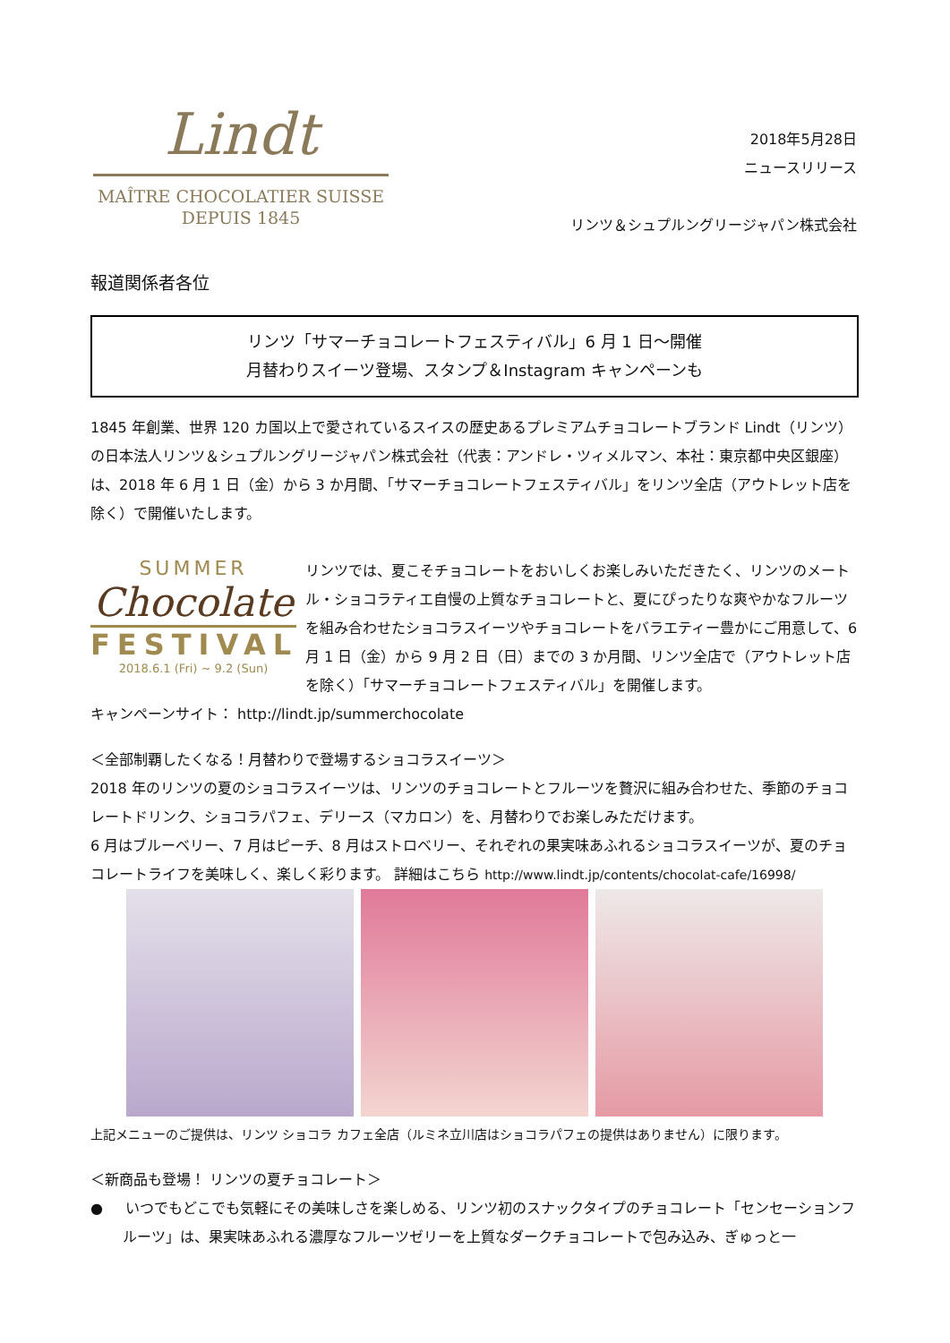Lindt
MAÎTRE CHOCOLATIER SUISSE
DEPUIS 1845
2018年5月28日
ニュースリリース
リンツ＆シュプルングリージャパン株式会社
報道関係者各位
リンツ「サマーチョコレートフェスティバル」6 月 1 日～開催
月替わりスイーツ登場、スタンプ＆Instagram キャンペーンも
1845 年創業、世界 120 カ国以上で愛されているスイスの歴史あるプレミアムチョコレートブランド Lindt（リンツ）の日本法人リンツ＆シュプルングリージャパン株式会社（代表：アンドレ・ツィメルマン、本社：東京都中央区銀座）は、2018 年 6 月 1 日（金）から 3 か月間、「サマーチョコレートフェスティバル」をリンツ全店（アウトレット店を除く）で開催いたします。
SUMMER
Chocolate
FESTIVAL
2018.6.1 (Fri) ~ 9.2 (Sun)
リンツでは、夏こそチョコレートをおいしくお楽しみいただきたく、リンツのメートル・ショコラティエ自慢の上質なチョコレートと、夏にぴったりな爽やかなフルーツを組み合わせたショコラスイーツやチョコレートをバラエティー豊かにご用意して、6 月 1 日（金）から 9 月 2 日（日）までの 3 か月間、リンツ全店で（アウトレット店を除く）「サマーチョコレートフェスティバル」を開催します。
キャンペーンサイト： http://lindt.jp/summerchocolate
＜全部制覇したくなる！月替わりで登場するショコラスイーツ＞
2018 年のリンツの夏のショコラスイーツは、リンツのチョコレートとフルーツを贅沢に組み合わせた、季節のチョコレートドリンク、ショコラパフェ、デリース（マカロン）を、月替わりでお楽しみただけます。
6 月はブルーベリー、7 月はピーチ、8 月はストロベリー、それぞれの果実味あふれるショコラスイーツが、夏のチョコレートライフを美味しく、楽しく彩ります。 詳細はこちら http://www.lindt.jp/contents/chocolat-cafe/16998/
上記メニューのご提供は、リンツ ショコラ カフェ全店（ルミネ立川店はショコラパフェの提供はありません）に限ります。
＜新商品も登場！ リンツの夏チョコレート＞
● いつでもどこでも気軽にその美味しさを楽しめる、リンツ初のスナックタイプのチョコレート「センセーションフルーツ」は、果実味あふれる濃厚なフルーツゼリーを上質なダークチョコレートで包み込み、ぎゅっと一